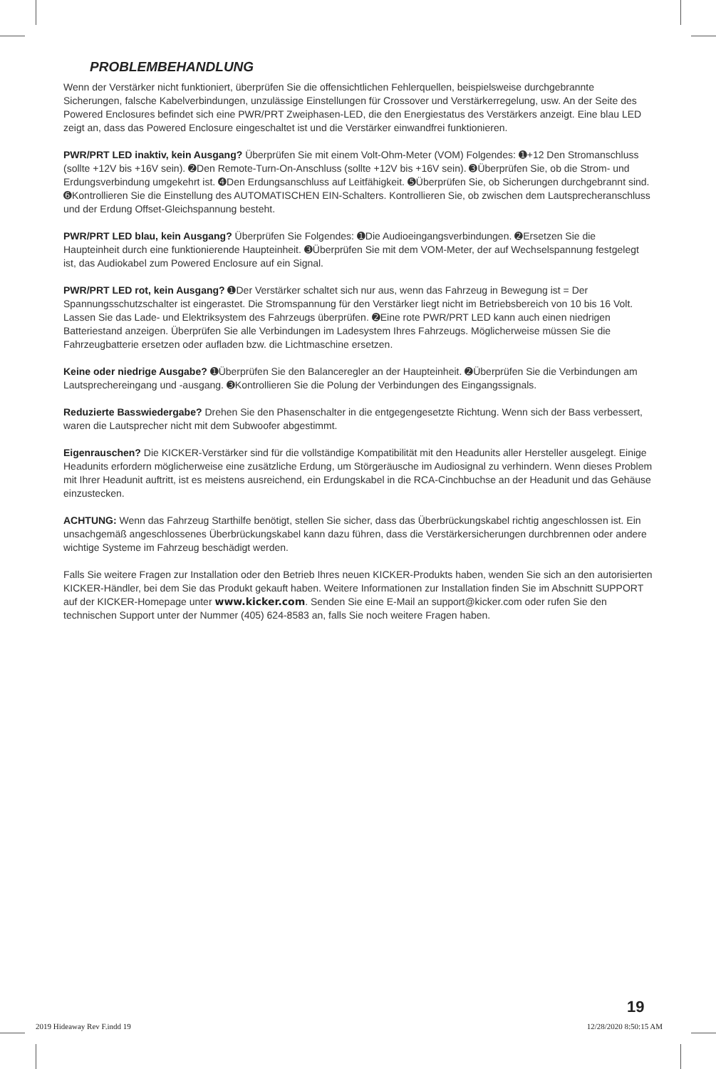PROBLEMBEHANDLUNG
Wenn der Verstärker nicht funktioniert, überprüfen Sie die offensichtlichen Fehlerquellen, beispielsweise durchgebrannte Sicherungen, falsche Kabelverbindungen, unzulässige Einstellungen für Crossover und Verstärkerregelung, usw. An der Seite des Powered Enclosures befindet sich eine PWR/PRT Zweiphasen-LED, die den Energiestatus des Verstärkers anzeigt. Eine blau LED zeigt an, dass das Powered Enclosure eingeschaltet ist und die Verstärker einwandfrei funktionieren.
PWR/PRT LED inaktiv, kein Ausgang? Überprüfen Sie mit einem Volt-Ohm-Meter (VOM) Folgendes: ➊+12 Den Stromanschluss (sollte +12V bis +16V sein). ➋Den Remote-Turn-On-Anschluss (sollte +12V bis +16V sein). ➌Überprüfen Sie, ob die Strom- und Erdungsverbindung umgekehrt ist. ➍Den Erdungsanschluss auf Leitfähigkeit. ➎Überprüfen Sie, ob Sicherungen durchgebrannt sind. ➏Kontrollieren Sie die Einstellung des AUTOMATISCHEN EIN-Schalters. Kontrollieren Sie, ob zwischen dem Lautsprecheranschluss und der Erdung Offset-Gleichspannung besteht.
PWR/PRT LED blau, kein Ausgang? Überprüfen Sie Folgendes: ➊Die Audioeingangsverbindungen. ➋Ersetzen Sie die Haupteinheit durch eine funktionierende Haupteinheit. ➌Überprüfen Sie mit dem VOM-Meter, der auf Wechselspannung festgelegt ist, das Audiokabel zum Powered Enclosure auf ein Signal.
PWR/PRT LED rot, kein Ausgang? ➊Der Verstärker schaltet sich nur aus, wenn das Fahrzeug in Bewegung ist = Der Spannungsschutzschalter ist eingerastet. Die Stromspannung für den Verstärker liegt nicht im Betriebsbereich von 10 bis 16 Volt. Lassen Sie das Lade- und Elektriksystem des Fahrzeugs überprüfen. ➋Eine rote PWR/PRT LED kann auch einen niedrigen Batteriestand anzeigen. Überprüfen Sie alle Verbindungen im Ladesystem Ihres Fahrzeugs. Möglicherweise müssen Sie die Fahrzeugbatterie ersetzen oder aufladen bzw. die Lichtmaschine ersetzen.
Keine oder niedrige Ausgabe? ➊Überprüfen Sie den Balanceregler an der Haupteinheit. ➋Überprüfen Sie die Verbindungen am Lautsprechereingang und -ausgang. ➌Kontrollieren Sie die Polung der Verbindungen des Eingangssignals.
Reduzierte Basswiedergabe? Drehen Sie den Phasenschalter in die entgegengesetzte Richtung. Wenn sich der Bass verbessert, waren die Lautsprecher nicht mit dem Subwoofer abgestimmt.
Eigenrauschen? Die KICKER-Verstärker sind für die vollständige Kompatibilität mit den Headunits aller Hersteller ausgelegt. Einige Headunits erfordern möglicherweise eine zusätzliche Erdung, um Störgeräusche im Audiosignal zu verhindern. Wenn dieses Problem mit Ihrer Headunit auftritt, ist es meistens ausreichend, ein Erdungskabel in die RCA-Cinchbuchse an der Headunit und das Gehäuse einzustecken.
ACHTUNG: Wenn das Fahrzeug Starthilfe benötigt, stellen Sie sicher, dass das Überbrückungskabel richtig angeschlossen ist. Ein unsachgemäß angeschlossenes Überbrückungskabel kann dazu führen, dass die Verstärkersicherungen durchbrennen oder andere wichtige Systeme im Fahrzeug beschädigt werden.
Falls Sie weitere Fragen zur Installation oder den Betrieb Ihres neuen KICKER-Produkts haben, wenden Sie sich an den autorisierten KICKER-Händler, bei dem Sie das Produkt gekauft haben. Weitere Informationen zur Installation finden Sie im Abschnitt SUPPORT auf der KICKER-Homepage unter www.kicker.com. Senden Sie eine E-Mail an support@kicker.com oder rufen Sie den technischen Support unter der Nummer (405) 624-8583 an, falls Sie noch weitere Fragen haben.
19
2019 Hideaway Rev F.indd 19 12/28/2020 8:50:15 AM